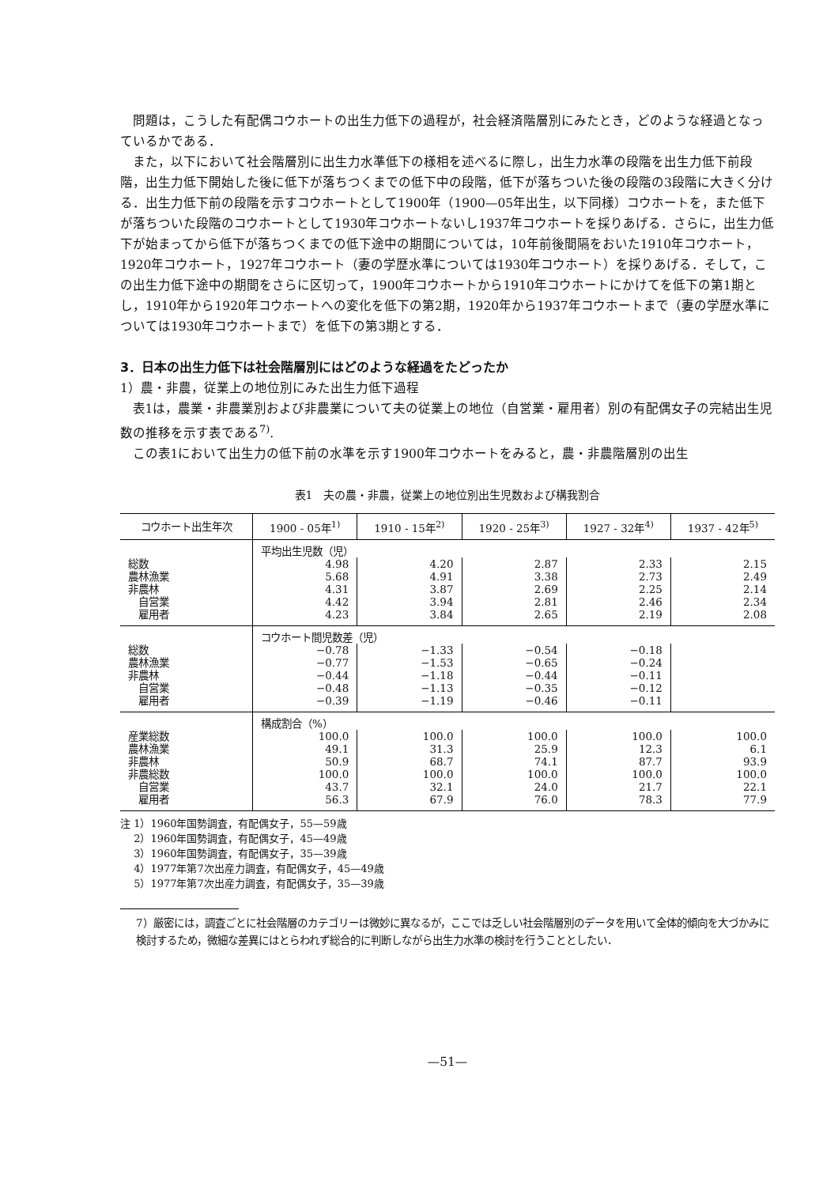問題は，こうした有配偶コウホートの出生力低下の過程が，社会経済階層別にみたとき，どのような経過となっているかである．
また，以下において社会階層別に出生力水準低下の様相を述べるに際し，出生力水準の段階を出生力低下前段階，出生力低下開始した後に低下が落ちつくまでの低下中の段階，低下が落ちついた後の段階の3段階に大きく分ける．出生力低下前の段階を示すコウホートとして1900年（1900—05年出生，以下同様）コウホートを，また低下が落ちついた段階のコウホートとして1930年コウホートないし1937年コウホートを採りあげる．さらに，出生力低下が始まってから低下が落ちつくまでの低下途中の期間については，10年前後間隔をおいた1910年コウホート，1920年コウホート，1927年コウホート（妻の学歴水準については1930年コウホート）を採りあげる．そして，この出生力低下途中の期間をさらに区切って，1900年コウホートから1910年コウホートにかけてを低下の第1期とし，1910年から1920年コウホートへの変化を低下の第2期，1920年から1937年コウホートまで（妻の学歴水準については1930年コウホートまで）を低下の第3期とする．
3．日本の出生力低下は社会階層別にはどのような経過をたどったか
1）農・非農，従業上の地位別にみた出生力低下過程
表1は，農業・非農業別および非農業について夫の従業上の地位（自営業・雇用者）別の有配偶女子の完結出生児数の推移を示す表である<sup>7)</sup>.
この表1において出生力の低下前の水準を示す1900年コウホートをみると，農・非農階層別の出生
表1　夫の農・非農，従業上の地位別出生児数および構我割合
| コウホート出生年次 | 1900 - 05年<sup>1)</sup> | 1910 - 15年<sup>2)</sup> | 1920 - 25年<sup>3)</sup> | 1927 - 32年<sup>4)</sup> | 1937 - 42年<sup>5)</sup> |
| --- | --- | --- | --- | --- | --- |
| | 平均出生児数（児） | | | | |
| 総数 | 4.98 | 4.20 | 2.87 | 2.33 | 2.15 |
| 農林漁業 | 5.68 | 4.91 | 3.38 | 2.73 | 2.49 |
| 非農林 | 4.31 | 3.87 | 2.69 | 2.25 | 2.14 |
| 自営業 | 4.42 | 3.94 | 2.81 | 2.46 | 2.34 |
| 雇用者 | 4.23 | 3.84 | 2.65 | 2.19 | 2.08 |
| | コウホート間児数差（児） | | | | |
| 総数 | −0.78 | −1.33 | −0.54 | −0.18 | |
| 農林漁業 | −0.77 | −1.53 | −0.65 | −0.24 | |
| 非農林 | −0.44 | −1.18 | −0.44 | −0.11 | |
| 自営業 | −0.48 | −1.13 | −0.35 | −0.12 | |
| 雇用者 | −0.39 | −1.19 | −0.46 | −0.11 | |
| | 構成割合（%） | | | | |
| 産業総数 | 100.0 | 100.0 | 100.0 | 100.0 | 100.0 |
| 農林漁業 | 49.1 | 31.3 | 25.9 | 12.3 | 6.1 |
| 非農林 | 50.9 | 68.7 | 74.1 | 87.7 | 93.9 |
| 非農総数 | 100.0 | 100.0 | 100.0 | 100.0 | 100.0 |
| 自営業 | 43.7 | 32.1 | 24.0 | 21.7 | 22.1 |
| 雇用者 | 56.3 | 67.9 | 76.0 | 78.3 | 77.9 |
注 1）1960年国勢調査，有配偶女子，55—59歳
　 2）1960年国勢調査，有配偶女子，45—49歳
　 3）1960年国勢調査，有配偶女子，35—39歳
　 4）1977年第7次出産力調査，有配偶女子，45—49歳
　 5）1977年第7次出産力調査，有配偶女子，35—39歳
7）厳密には，調査ごとに社会階層のカテゴリーは微妙に異なるが，ここでは乏しい社会階層別のデータを用いて全体的傾向を大づかみに検討するため，微細な差異にはとらわれず総合的に判断しながら出生力水準の検討を行うこととしたい．
—51—